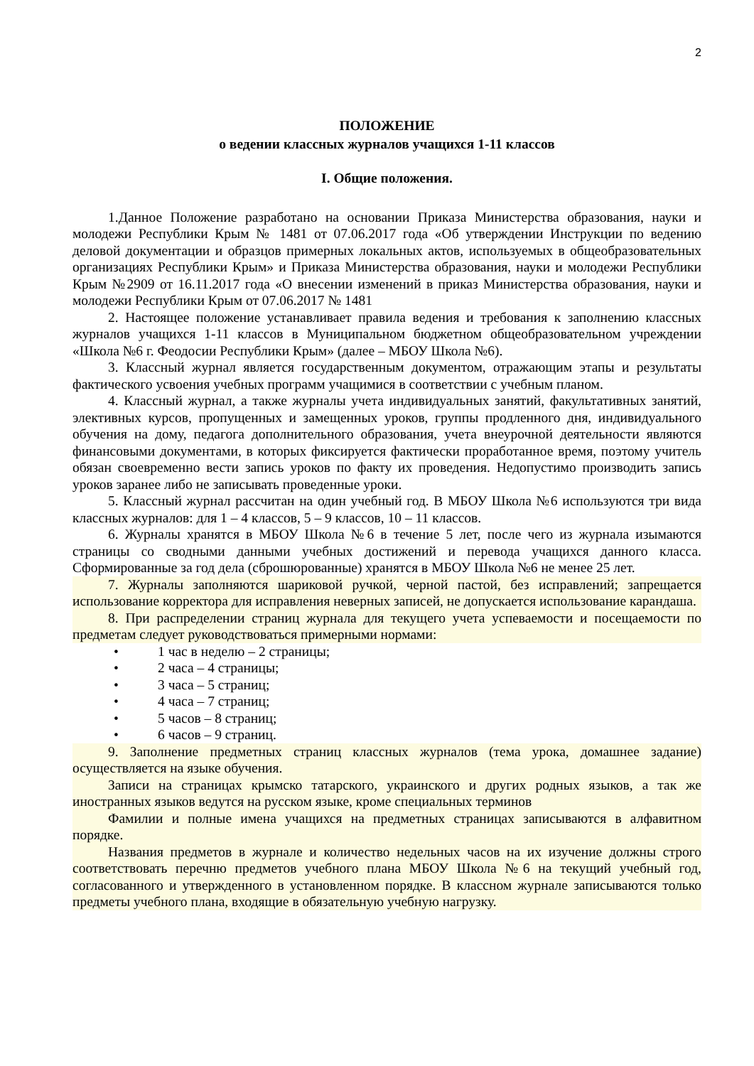2
ПОЛОЖЕНИЕ
о ведении классных журналов учащихся 1-11 классов
I. Общие положения.
1.Данное Положение разработано на основании Приказа Министерства образования, науки и молодежи Республики Крым № 1481 от 07.06.2017 года «Об утверждении Инструкции по ведению деловой документации и образцов примерных локальных актов, используемых в общеобразовательных организациях Республики Крым» и Приказа Министерства образования, науки и молодежи Республики Крым №2909 от 16.11.2017 года «О внесении изменений в приказ Министерства образования, науки и молодежи Республики Крым от 07.06.2017 № 1481
2. Настоящее положение устанавливает правила ведения и требования к заполнению классных журналов учащихся 1-11 классов в Муниципальном бюджетном общеобразовательном учреждении «Школа №6 г. Феодосии Республики Крым» (далее – МБОУ Школа №6).
3. Классный журнал является государственным документом, отражающим этапы и результаты фактического усвоения учебных программ учащимися в соответствии с учебным планом.
4. Классный журнал, а также журналы учета индивидуальных занятий, факультативных занятий, элективных курсов, пропущенных и замещенных уроков, группы продленного дня, индивидуального обучения на дому, педагога дополнительного образования, учета внеурочной деятельности являются финансовыми документами, в которых фиксируется фактически проработанное время, поэтому учитель обязан своевременно вести запись уроков по факту их проведения. Недопустимо производить запись уроков заранее либо не записывать проведенные уроки.
5. Классный журнал рассчитан на один учебный год. В МБОУ Школа №6 используются три вида классных журналов: для 1 – 4 классов, 5 – 9 классов, 10 – 11 классов.
6. Журналы хранятся в МБОУ Школа №6 в течение 5 лет, после чего из журнала изымаются страницы со сводными данными учебных достижений и перевода учащихся данного класса. Сформированные за год дела (сброшюрованные) хранятся в МБОУ Школа №6 не менее 25 лет.
7. Журналы заполняются шариковой ручкой, черной пастой, без исправлений; запрещается использование корректора для исправления неверных записей, не допускается использование карандаша.
8. При распределении страниц журнала для текущего учета успеваемости и посещаемости по предметам следует руководствоваться примерными нормами:
• 1 час в неделю – 2 страницы;
• 2 часа – 4 страницы;
• 3 часа – 5 страниц;
• 4 часа – 7 страниц;
• 5 часов – 8 страниц;
• 6 часов – 9 страниц.
9. Заполнение предметных страниц классных журналов (тема урока, домашнее задание) осуществляется на языке обучения.
Записи на страницах крымско татарского, украинского и других родных языков, а так же иностранных языков ведутся на русском языке, кроме специальных терминов
Фамилии и полные имена учащихся на предметных страницах записываются в алфавитном порядке.
Названия предметов в журнале и количество недельных часов на их изучение должны строго соответствовать перечню предметов учебного плана МБОУ Школа №6 на текущий учебный год, согласованного и утвержденного в установленном порядке. В классном журнале записываются только предметы учебного плана, входящие в обязательную учебную нагрузку.